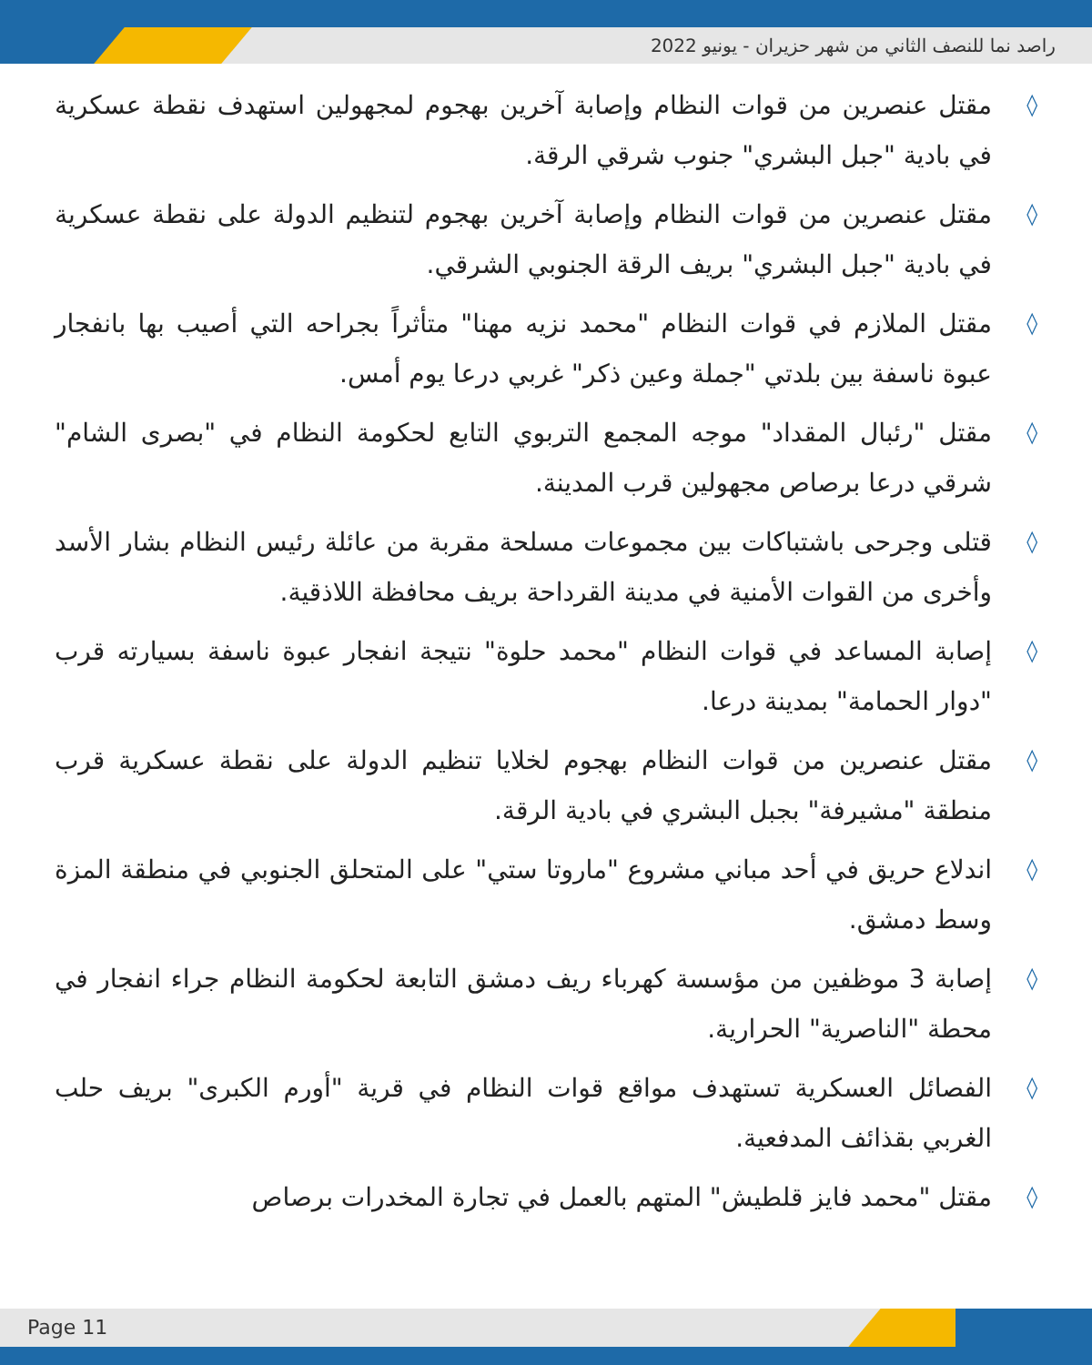راصد نما للنصف الثاني من شهر حزيران - يونيو 2022
◊ مقتل عنصرين من قوات النظام وإصابة آخرين بهجوم لمجهولين استهدف نقطة عسكرية في بادية "جبل البشري" جنوب شرقي الرقة.
◊ مقتل عنصرين من قوات النظام وإصابة آخرين بهجوم لتنظيم الدولة على نقطة عسكرية في بادية "جبل البشري" بريف الرقة الجنوبي الشرقي.
◊ مقتل الملازم في قوات النظام "محمد نزيه مهنا" متأثراً بجراحه التي أصيب بها بانفجار عبوة ناسفة بين بلدتي "جملة وعين ذكر" غربي درعا يوم أمس.
◊ مقتل "رئبال المقداد" موجه المجمع التربوي التابع لحكومة النظام في "بصرى الشام" شرقي درعا برصاص مجهولين قرب المدينة.
◊ قتلى وجرحى باشتباكات بين مجموعات مسلحة مقربة من عائلة رئيس النظام بشار الأسد وأخرى من القوات الأمنية في مدينة القرداحة بريف محافظة اللاذقية.
◊ إصابة المساعد في قوات النظام "محمد حلوة" نتيجة انفجار عبوة ناسفة بسيارته قرب "دوار الحمامة" بمدينة درعا.
◊ مقتل عنصرين من قوات النظام بهجوم لخلايا تنظيم الدولة على نقطة عسكرية قرب منطقة "مشيرفة" بجبل البشري في بادية الرقة.
◊ اندلاع حريق في أحد مباني مشروع "ماروتا ستي" على المتحلق الجنوبي في منطقة المزة وسط دمشق.
◊ إصابة 3 موظفين من مؤسسة كهرباء ريف دمشق التابعة لحكومة النظام جراء انفجار في محطة "الناصرية" الحرارية.
◊ الفصائل العسكرية تستهدف مواقع قوات النظام في قرية "أورم الكبرى" بريف حلب الغربي بقذائف المدفعية.
◊ مقتل "محمد فايز قلطيش" المتهم بالعمل في تجارة المخدرات برصاص
Page 11